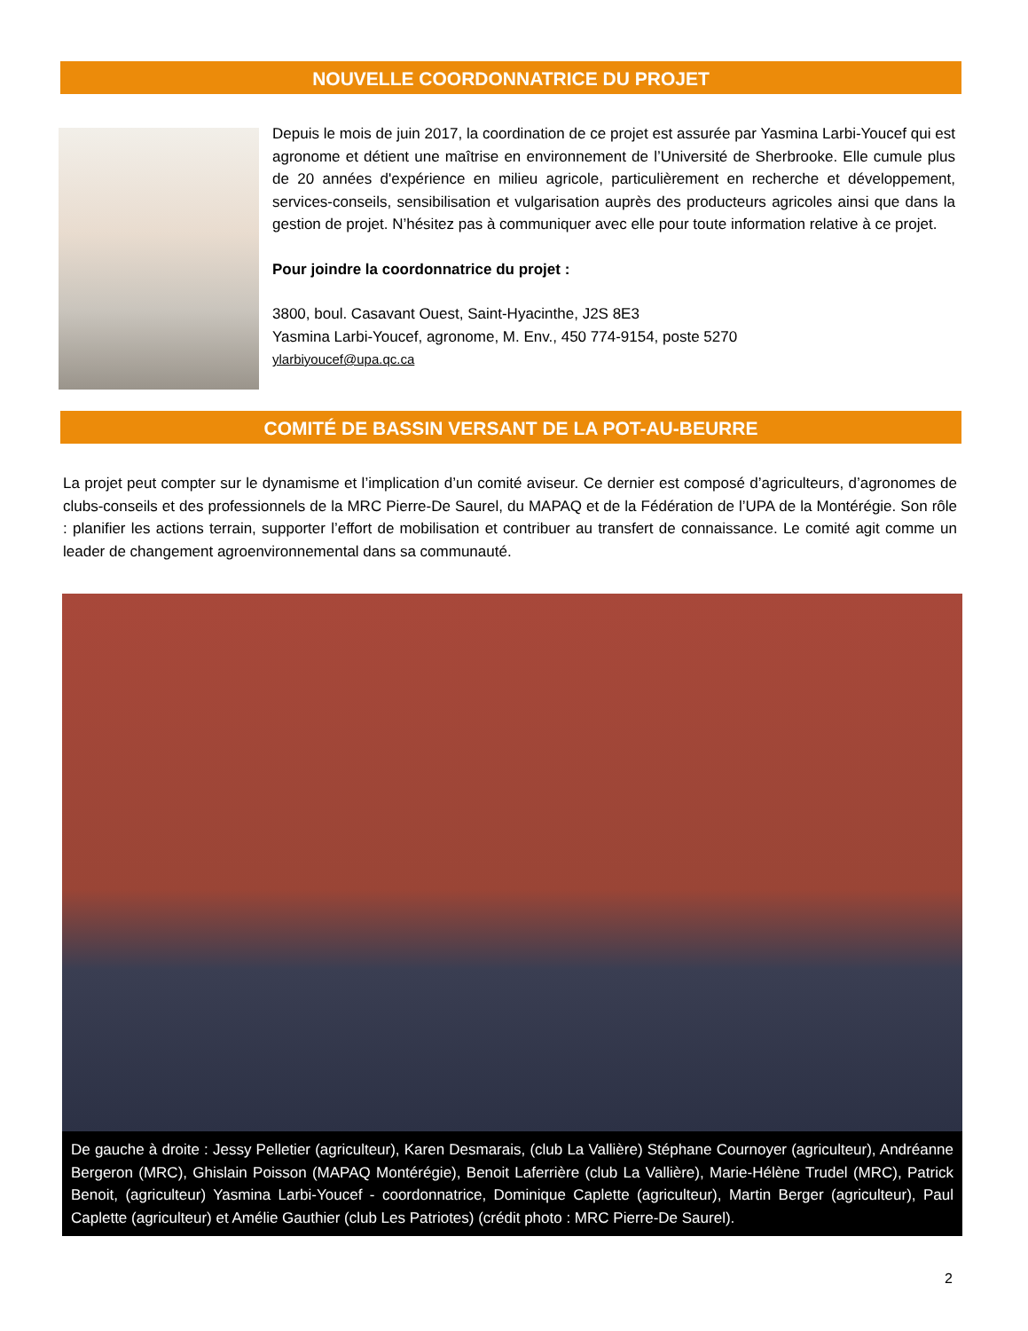NOUVELLE COORDONNATRICE DU PROJET
Depuis le mois de juin 2017, la coordination de ce projet est assurée par Yasmina Larbi-Youcef qui est agronome et détient une maîtrise en environnement de l’Université de Sherbrooke. Elle cumule plus de 20 années d'expérience en milieu agricole, particulièrement en recherche et développement, services-conseils, sensibilisation et vulgarisation auprès des producteurs agricoles ainsi que dans la gestion de projet. N’hésitez pas à communiquer avec elle pour toute information relative à ce projet.
Pour joindre la coordonnatrice du projet :
3800, boul. Casavant Ouest, Saint-Hyacinthe, J2S 8E3
Yasmina Larbi-Youcef, agronome, M. Env., 450 774-9154, poste 5270
ylarbiyoucef@upa.qc.ca
COMITÉ DE BASSIN VERSANT DE LA POT-AU-BEURRE
La projet peut compter sur le dynamisme et l’implication d’un comité aviseur. Ce dernier est composé d’agriculteurs, d’agronomes de clubs-conseils et des professionnels de la MRC Pierre-De Saurel, du MAPAQ et de la Fédération de l’UPA de la Montérégie. Son rôle : planifier les actions terrain, supporter l’effort de mobilisation et contribuer au transfert de connaissance. Le comité agit comme un leader de changement agroenvironnemental dans sa communauté.
De gauche à droite : Jessy Pelletier (agriculteur), Karen Desmarais, (club La Vallière) Stéphane Cournoyer (agriculteur), Andréanne Bergeron (MRC), Ghislain Poisson (MAPAQ Montérégie), Benoit Laferrière (club La Vallière), Marie-Hélène Trudel (MRC), Patrick Benoit, (agriculteur) Yasmina Larbi-Youcef - coordonnatrice, Dominique Caplette (agriculteur), Martin Berger (agriculteur), Paul Caplette (agriculteur) et Amélie Gauthier (club Les Patriotes) (crédit photo : MRC Pierre-De Saurel).
2